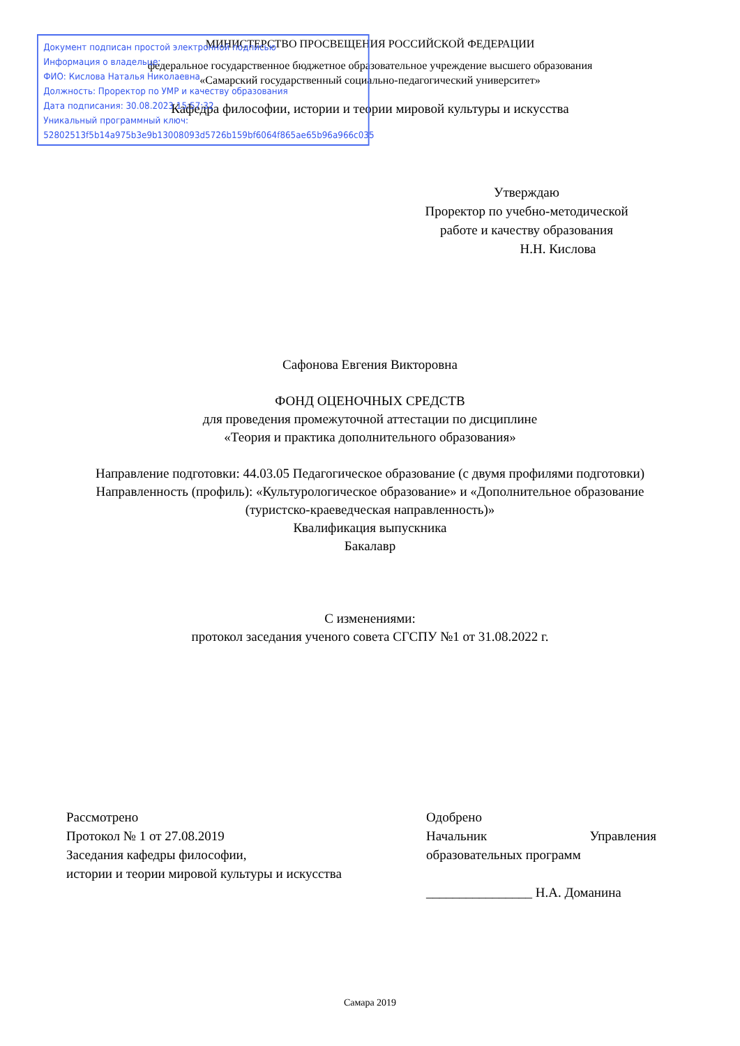МИНИСТЕРСТВО ПРОСВЕЩЕНИЯ РОССИЙСКОЙ ФЕДЕРАЦИИ
федеральное государственное бюджетное образовательное учреждение высшего образования
«Самарский государственный социально-педагогический университет»
Кафедра философии, истории и теории мировой культуры и искусства
Документ подписан простой электронной подписью
Информация о владельце:
ФИО: Кислова Наталья Николаевна
Должность: Проректор по УМР и качеству образования
Дата подписания: 30.08.2023 15:57:32
Уникальный программный ключ:
52802513f5b14a975b3e9b13008093d5726b159bf6064f865ae65b96a966c035
Утверждаю
Проректор по учебно-методической
работе и качеству образования
Н.Н. Кислова
Сафонова Евгения Викторовна
ФОНД ОЦЕНОЧНЫХ СРЕДСТВ
для проведения промежуточной аттестации по дисциплине
«Теория и практика дополнительного образования»
Направление подготовки: 44.03.05 Педагогическое образование (с двумя профилями подготовки)
Направленность (профиль): «Культурологическое образование» и «Дополнительное образование (туристско-краеведческая направленность)»
Квалификация выпускника
Бакалавр
С изменениями:
протокол заседания ученого совета СГСПУ №1 от 31.08.2022 г.
Рассмотрено
Протокол № 1 от 27.08.2019
Заседания кафедры философии,
истории и теории мировой культуры и искусства
Одобрено
Начальник Управления
образовательных программ
________________ Н.А. Доманина
Самара 2019